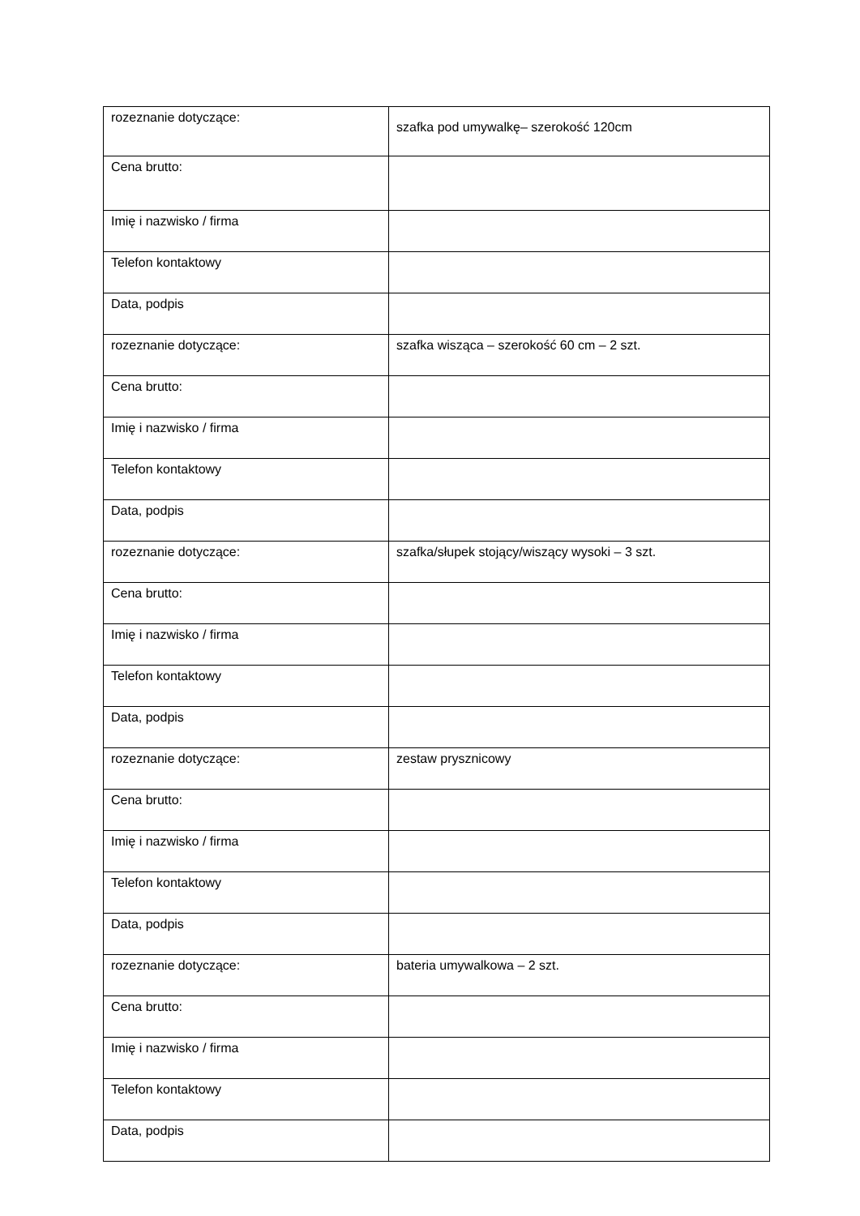| rozeznanie dotyczące: | szafka pod umywalkę– szerokość 120cm |
| Cena brutto: | |
| Imię i nazwisko / firma | |
| Telefon kontaktowy | |
| Data, podpis | |
| rozeznanie dotyczące: | szafka wisząca – szerokość 60 cm – 2 szt. |
| Cena brutto: | |
| Imię i nazwisko / firma | |
| Telefon kontaktowy | |
| Data, podpis | |
| rozeznanie dotyczące: | szafka/słupek stojący/wiszący wysoki – 3 szt. |
| Cena brutto: | |
| Imię i nazwisko / firma | |
| Telefon kontaktowy | |
| Data, podpis | |
| rozeznanie dotyczące: | zestaw prysznicowy |
| Cena brutto: | |
| Imię i nazwisko / firma | |
| Telefon kontaktowy | |
| Data, podpis | |
| rozeznanie dotyczące: | bateria umywalkowa – 2 szt. |
| Cena brutto: | |
| Imię i nazwisko / firma | |
| Telefon kontaktowy | |
| Data, podpis | |